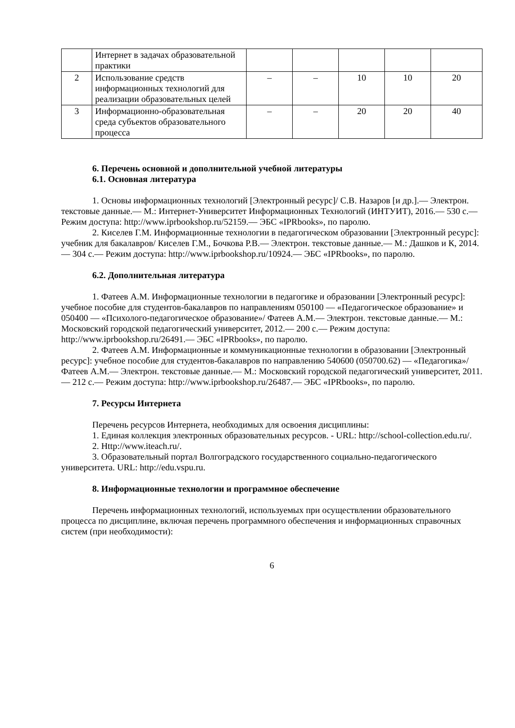| | Интернет в задачах образовательной практики | | | | | |
| 2 | Использование средств информационных технологий для реализации образовательных целей | – | – | 10 | 10 | 20 |
| 3 | Информационно-образовательная среда субъектов образовательного процесса | – | – | 20 | 20 | 40 |
6. Перечень основной и дополнительной учебной литературы
6.1. Основная литература
1. Основы информационных технологий [Электронный ресурс]/ С.В. Назаров [и др.].— Электрон. текстовые данные.— М.: Интернет-Университет Информационных Технологий (ИНТУИТ), 2016.— 530 c.— Режим доступа: http://www.iprbookshop.ru/52159.— ЭБС «IPRbooks», по паролю.
2. Киселев Г.М. Информационные технологии в педагогическом образовании [Электронный ресурс]: учебник для бакалавров/ Киселев Г.М., Бочкова Р.В.— Электрон. текстовые данные.— М.: Дашков и К, 2014.— 304 c.— Режим доступа: http://www.iprbookshop.ru/10924.— ЭБС «IPRbooks», по паролю.
6.2. Дополнительная литература
1. Фатеев А.М. Информационные технологии в педагогике и образовании [Электронный ресурс]: учебное пособие для студентов-бакалавров по направлениям 050100 — «Педагогическое образование» и 050400 — «Психолого-педагогическое образование»/ Фатеев А.М.— Электрон. текстовые данные.— М.: Московский городской педагогический университет, 2012.— 200 c.— Режим доступа: http://www.iprbookshop.ru/26491.— ЭБС «IPRbooks», по паролю.
2. Фатеев А.М. Информационные и коммуникационные технологии в образовании [Электронный ресурс]: учебное пособие для студентов-бакалавров по направлению 540600 (050700.62) — «Педагогика»/ Фатеев А.М.— Электрон. текстовые данные.— М.: Московский городской педагогический университет, 2011.— 212 c.— Режим доступа: http://www.iprbookshop.ru/26487.— ЭБС «IPRbooks», по паролю.
7. Ресурсы Интернета
Перечень ресурсов Интернета, необходимых для освоения дисциплины:
1. Единая коллекция электронных образовательных ресурсов. - URL: http://school-collection.edu.ru/.
2. Http://www.iteach.ru/.
3. Образовательный портал Волгоградского государственного социально-педагогического университета. URL: http://edu.vspu.ru.
8. Информационные технологии и программное обеспечение
Перечень информационных технологий, используемых при осуществлении образовательного процесса по дисциплине, включая перечень программного обеспечения и информационных справочных систем (при необходимости):
6